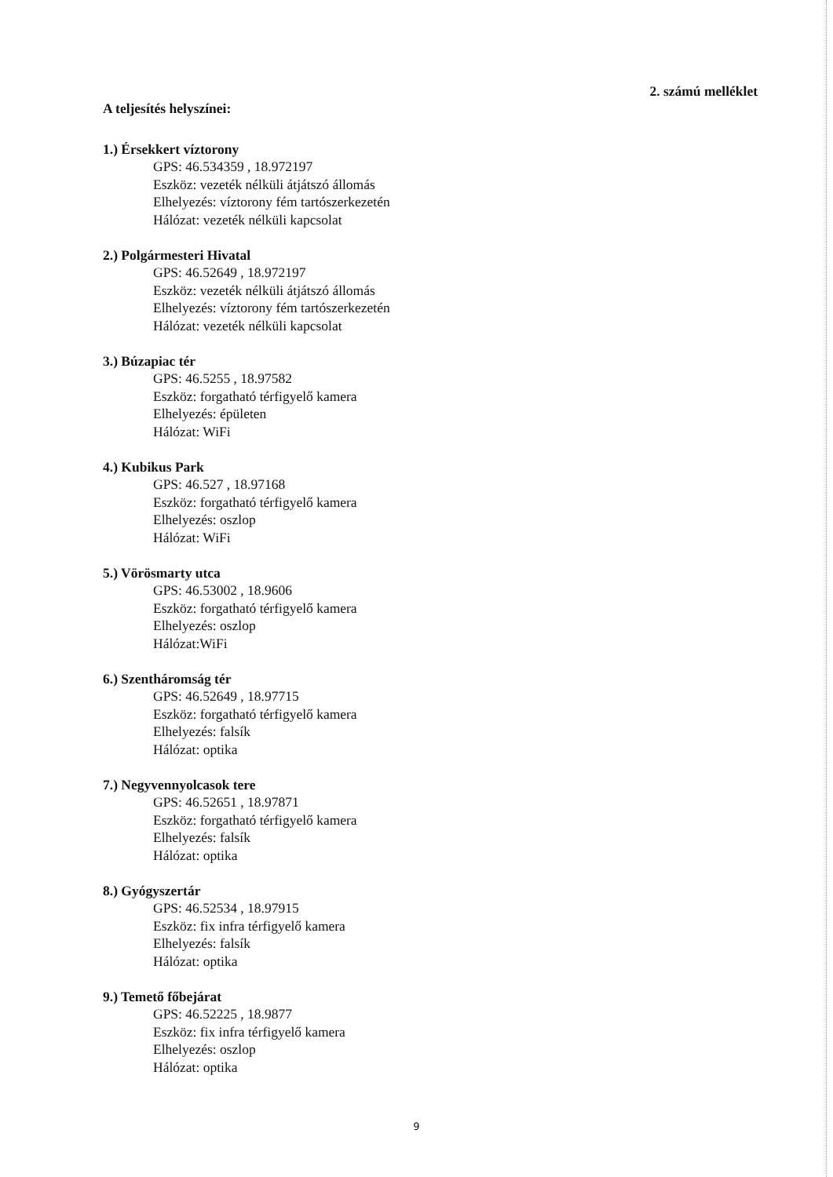2. számú melléklet
A teljesítés helyszínei:
1.) Érsekkert víztorony
GPS: 46.534359 , 18.972197
Eszköz: vezeték nélküli átjátszó állomás
Elhelyezés: víztorony fém tartószerkezetén
Hálózat: vezeték nélküli kapcsolat
2.) Polgármesteri Hivatal
GPS: 46.52649 , 18.972197
Eszköz: vezeték nélküli átjátszó állomás
Elhelyezés: víztorony fém tartószerkezetén
Hálózat: vezeték nélküli kapcsolat
3.) Búzapiac tér
GPS: 46.5255 , 18.97582
Eszköz: forgatható térfigyelő kamera
Elhelyezés: épületen
Hálózat: WiFi
4.) Kubikus Park
GPS: 46.527 , 18.97168
Eszköz: forgatható térfigyelő kamera
Elhelyezés: oszlop
Hálózat: WiFi
5.) Vörösmarty utca
GPS: 46.53002 , 18.9606
Eszköz: forgatható térfigyelő kamera
Elhelyezés: oszlop
Hálózat:WiFi
6.) Szentháromság tér
GPS: 46.52649 , 18.97715
Eszköz: forgatható térfigyelő kamera
Elhelyezés: falsík
Hálózat: optika
7.) Negyvennyolcasok tere
GPS: 46.52651 , 18.97871
Eszköz: forgatható térfigyelő kamera
Elhelyezés: falsík
Hálózat: optika
8.) Gyógyszertár
GPS: 46.52534 , 18.97915
Eszköz: fix infra térfigyelő kamera
Elhelyezés: falsík
Hálózat: optika
9.) Temető főbejárat
GPS: 46.52225 , 18.9877
Eszköz: fix infra térfigyelő kamera
Elhelyezés: oszlop
Hálózat: optika
9